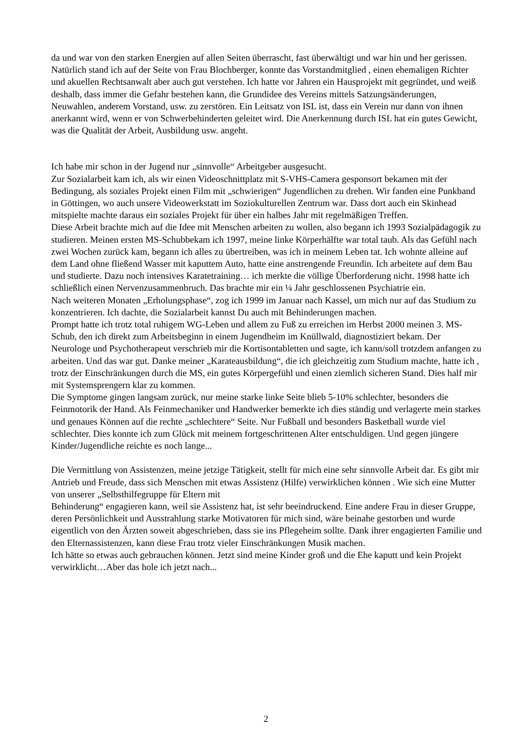da und war von den starken Energien auf allen Seiten überrascht, fast überwältigt und war hin und her gerissen. Natürlich stand ich auf der Seite von Frau Blochberger, konnte das Vorstandmitglied , einen ehemaligen Richter und akuellen Rechtsanwalt aber auch gut verstehen. Ich hatte vor Jahren ein Hausprojekt mit gegründet, und weiß deshalb, dass immer die Gefahr bestehen kann, die Grundidee des Vereins mittels Satzungsänderungen, Neuwahlen, anderem Vorstand, usw. zu zerstören. Ein Leitsatz von ISL ist, dass ein Verein nur dann von ihnen anerkannt wird, wenn er von Schwerbehinderten geleitet wird. Die Anerkennung durch ISL hat ein gutes Gewicht, was die Qualität der Arbeit, Ausbildung usw. angeht.
Ich habe mir schon in der Jugend nur „sinnvolle“ Arbeitgeber ausgesucht.
Zur Sozialarbeit kam ich, als wir einen Videoschnittplatz mit S-VHS-Camera gesponsort bekamen mit der Bedingung, als soziales Projekt einen Film mit „schwierigen“ Jugendlichen zu drehen. Wir fanden eine Punkband in Göttingen, wo auch unsere Videowerkstatt im Soziokulturellen Zentrum war. Dass dort auch ein Skinhead mitspielte machte daraus ein soziales Projekt für über ein halbes Jahr mit regelmäßigen Treffen.
Diese Arbeit brachte mich auf die Idee mit Menschen arbeiten zu wollen, also begann ich 1993 Sozialpädagogik zu studieren. Meinen ersten MS-Schubbekam ich 1997, meine linke Körperhälfte war total taub. Als das Gefühl nach zwei Wochen zurück kam, begann ich alles zu übertreiben, was ich in meinem Leben tat. Ich wohnte alleine auf dem Land ohne fließend Wasser mit kaputtem Auto, hatte eine anstrengende Freundin. Ich arbeitete auf dem Bau und studierte. Dazu noch intensives Karatetraining… ich merkte die völlige Überforderung nicht. 1998 hatte ich schließlich einen Nervenzusammenbruch. Das brachte mir ein ¼ Jahr geschlossenen Psychiatrie ein.
Nach weiteren Monaten „Erholungsphase“, zog ich 1999 im Januar nach Kassel, um mich nur auf das Studium zu konzentrieren. Ich dachte, die Sozialarbeit kannst Du auch mit Behinderungen machen.
Prompt hatte ich trotz total ruhigem WG-Leben und allem zu Fuß zu erreichen im Herbst 2000 meinen 3. MS-Schub, den ich direkt zum Arbeitsbeginn in einem Jugendheim im Knüllwald, diagnostiziert bekam. Der Neurologe und Psychotherapeut verschrieb mir die Kortisontabletten und sagte, ich kann/soll trotzdem anfangen zu arbeiten. Und das war gut. Danke meiner „Karateausbildung“, die ich gleichzeitig zum Studium machte, hatte ich , trotz der Einschränkungen durch die MS, ein gutes Körpergefühl und einen ziemlich sicheren Stand. Dies half mir mit Systemsprengern klar zu kommen.
Die Symptome gingen langsam zurück, nur meine starke linke Seite blieb 5-10% schlechter, besonders die Feinmotorik der Hand. Als Feinmechaniker und Handwerker bemerkte ich dies ständig und verlagerte mein starkes und genaues Können auf die rechte „schlechtere“ Seite. Nur Fußball und besonders Basketball wurde viel schlechter. Dies konnte ich zum Glück mit meinem fortgeschrittenen Alter entschuldigen. Und gegen jüngere Kinder/Jugendliche reichte es noch lange...
Die Vermittlung von Assistenzen, meine jetzige Tätigkeit, stellt für mich eine sehr sinnvolle Arbeit dar. Es gibt mir Antrieb und Freude, dass sich Menschen mit etwas Assistenz (Hilfe) verwirklichen können . Wie sich eine Mutter von unserer „Selbsthilfegruppe für Eltern mit
Behinderung“ engagieren kann, weil sie Assistenz hat, ist sehr beeindruckend. Eine andere Frau in dieser Gruppe, deren Persönlichkeit und Ausstrahlung starke Motivatoren für mich sind, wäre beinahe gestorben und wurde eigentlich von den Ärzten soweit abgeschrieben, dass sie ins Pflegeheim sollte. Dank ihrer engagierten Familie und den Elternassistenzen, kann diese Frau trotz vieler Einschränkungen Musik machen.
Ich hätte so etwas auch gebrauchen können. Jetzt sind meine Kinder groß und die Ehe kaputt und kein Projekt verwirklicht…Aber das hole ich jetzt nach...
2